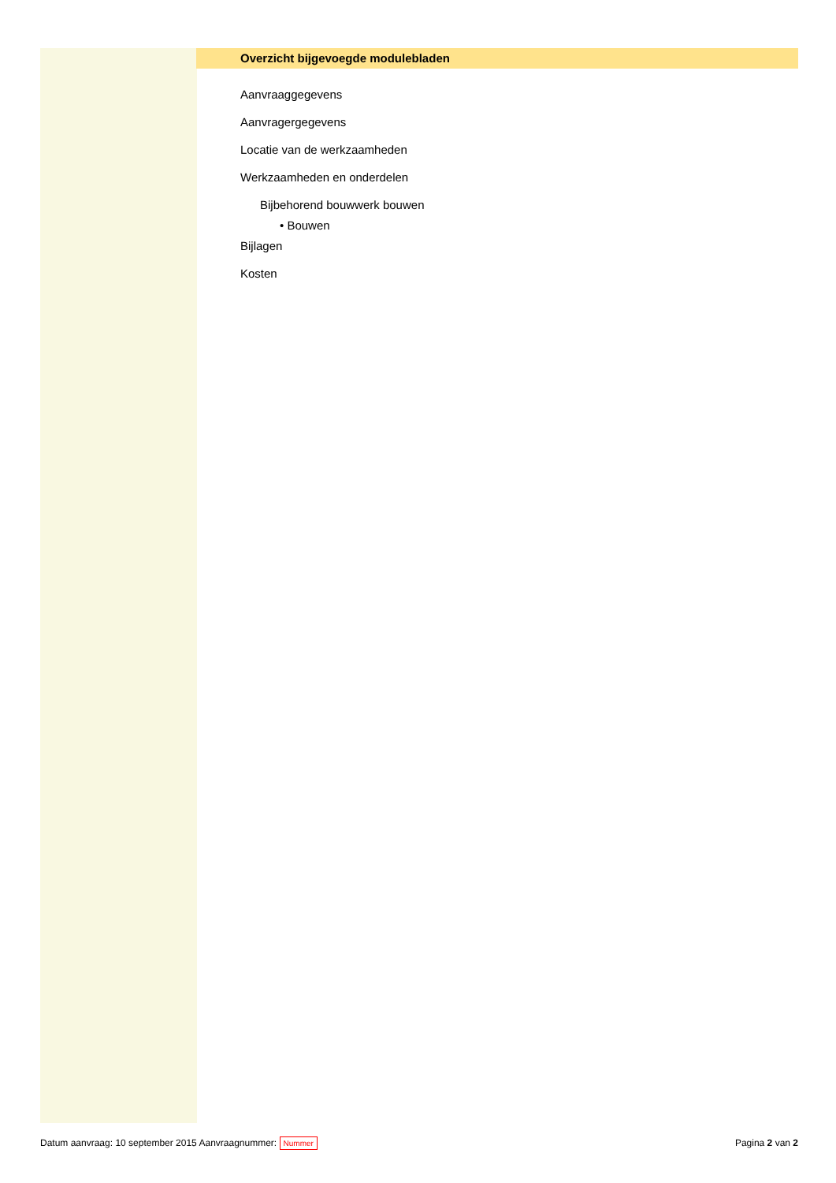Overzicht bijgevoegde modulebladen
Aanvraaggegevens
Aanvragergegevens
Locatie van de werkzaamheden
Werkzaamheden en onderdelen
Bijbehorend bouwwerk bouwen
• Bouwen
Bijlagen
Kosten
Datum aanvraag: 10 september 2015 Aanvraagnummer: Nummer Pagina 2 van 2